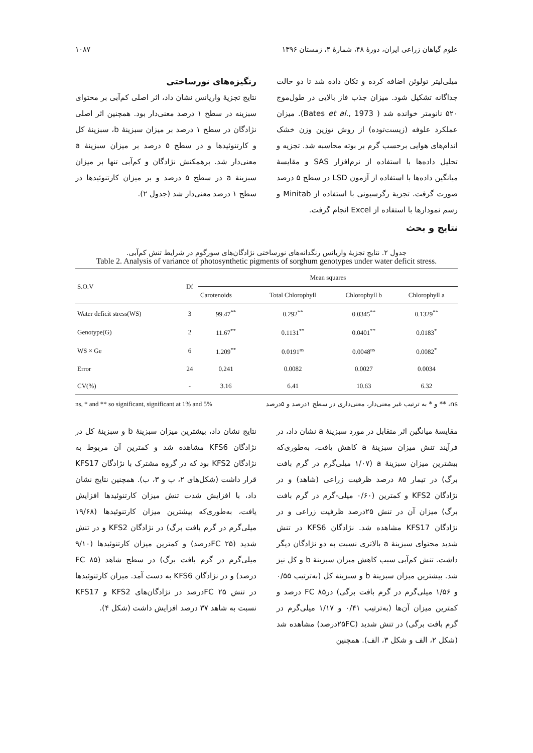علوم گیاهان زراعی ایران، دورهٔ ۴۸، شمارهٔ ۴، زمستان ۱۳۹۶ ۱۰۸۷
میلی‌لیتر تولوئن اضافه کرده و تکان داده شد تا دو حالت جداگانه تشکیل شود. میزان جذب فاز بالایی در طول‌موج ۵۲۰ نانومتر خوانده شد ( Bates et al., 1973). میزان عملکرد علوفه (زیست‌توده) از روش توزین وزن خشک اندام‌های هوایی برحسب گرم بر بوته محاسبه شد. تجزیه و تحلیل داده‌ها با استفاده از نرم‌افزار SAS و مقایسهٔ میانگین داده‌ها با استفاده از آزمون LSD در سطح ۵ درصد صورت گرفت. تجزیهٔ رگرسیونی با استفاده از Minitab و رسم نمودارها با استفاده از Excel انجام گرفت.
نتایج و بحث
رنگیزه‌های نورساختی
نتایج تجزیهٔ واریانس نشان داد، اثر اصلی کم‌آبی بر محتوای سبزینه در سطح ۱ درصد معنی‌دار بود. همچنین اثر اصلی نژادگان در سطح ۱ درصد بر میزان سبزینهٔ b، سبزینهٔ کل و کارتنوئیدها و در سطح ۵ درصد بر میزان سبزینهٔ a معنی‌دار شد. برهمکنش نژادگان و کم‌آبی تنها بر میزان سبزینهٔ a در سطح ۵ درصد و بر میزان کارتنوئیدها در سطح ۱ درصد معنی‌دار شد (جدول ۲).
جدول ۲. نتایج تجزیهٔ واریانس رنگدانه‌های نورساختی نژادگان‌های سورگوم در شرایط تنش کم‌آبی.
Table 2. Analysis of variance of photosynthetic pigments of sorghum genotypes under water deficit stress.
| S.O.V | Df | Mean squares | | | |
| --- | --- | --- | --- | --- | --- |
| | | Carotenoids | Total Chlorophyll | Chlorophyll b | Chlorophyll a |
| Water deficit stress(WS) | 3 | 99.47<sup>**</sup> | 0.292<sup>**</sup> | 0.0345<sup>**</sup> | 0.1329<sup>**</sup> |
| Genotype(G) | 2 | 11.67<sup>**</sup> | 0.1131<sup>**</sup> | 0.0401<sup>**</sup> | 0.0183<sup>*</sup> |
| WS × Ge | 6 | 1.209<sup>**</sup> | 0.0191<sup>ns</sup> | 0.0048<sup>ns</sup> | 0.0082<sup>*</sup> |
| Error | 24 | 0.241 | 0.0082 | 0.0027 | 0.0034 |
| CV(%) | - | 3.16 | 6.41 | 10.63 | 6.32 |
ns, * and ** so significant, significant at 1% and 5% ns، ** و * به ترتیب غیر معنی‌دار، معنی‌داری در سطح ۱درصد و ۵درصد
مقایسهٔ میانگین اثر متقابل در مورد سبزینهٔ a نشان داد، در فرآیند تنش میزان سبزینهٔ a کاهش یافت، به‌طوری‌که بیشترین میزان سبزینهٔ a (۱/۰۷ میلی‌گرم در گرم بافت برگ) در تیمار ۸۵ درصد ظرفیت زراعی (شاهد) و در نژادگان KFS2 و کمترین (۰/۶۰ میلی-گرم در گرم بافت برگ) میزان آن در تنش ۲۵درصد ظرفیت زراعی و در نژادگان KFS17 مشاهده شد. نژادگان KFS6 در تنش شدید محتوای سبزینهٔ a بالاتری نسبت به دو نژادگان دیگر داشت. تنش کم‌آبی سبب کاهش میزان سبزینهٔ b و کل نیز شد. بیشترین میزان سبزینهٔ b و سبزینهٔ کل (به‌ترتیب ۰/۵۵ و ۱/۵۶ میلی‌گرم در گرم بافت برگی) درFC ۸۵ درصد و کمترین میزان آن‌ها (به‌ترتیب ۰/۴۱ و ۱/۱۷ میلی‌گرم در گرم بافت برگی) در تنش شدید (۲۵FCدرصد) مشاهده شد (شکل ۲، الف و شکل ۳، الف). همچنین
نتایج نشان داد، بیشترین میزان سبزینهٔ b و سبزینهٔ کل در نژادگان KFS6 مشاهده شد و کمترین آن مربوط به نژادگان KFS2 بود که در گروه مشترک با نژادگان KFS17 قرار داشت (شکل‌های ۲، ب و ۳، ب). همچنین نتایج نشان داد، با افزایش شدت تنش میزان کارتنوئیدها افزایش یافت، به‌طوری‌که بیشترین میزان کارتنوئیدها (۱۹/۶۸ میلی‌گرم در گرم بافت برگ) در نژادگان KFS2 و در تنش شدید (FC ۲۵درصد) و کمترین میزان کارتنوئیدها (۹/۱۰ میلی‌گرم در گرم بافت برگ) در سطح شاهد (FC ۸۵ درصد) و در نژادگان KFS6 به دست آمد. میزان کارتنوئیدها در تنش FC ۲۵درصد در نژادگان‌های KFS2 و KFS17 نسبت به شاهد ۳۷ درصد افزایش داشت (شکل ۴).